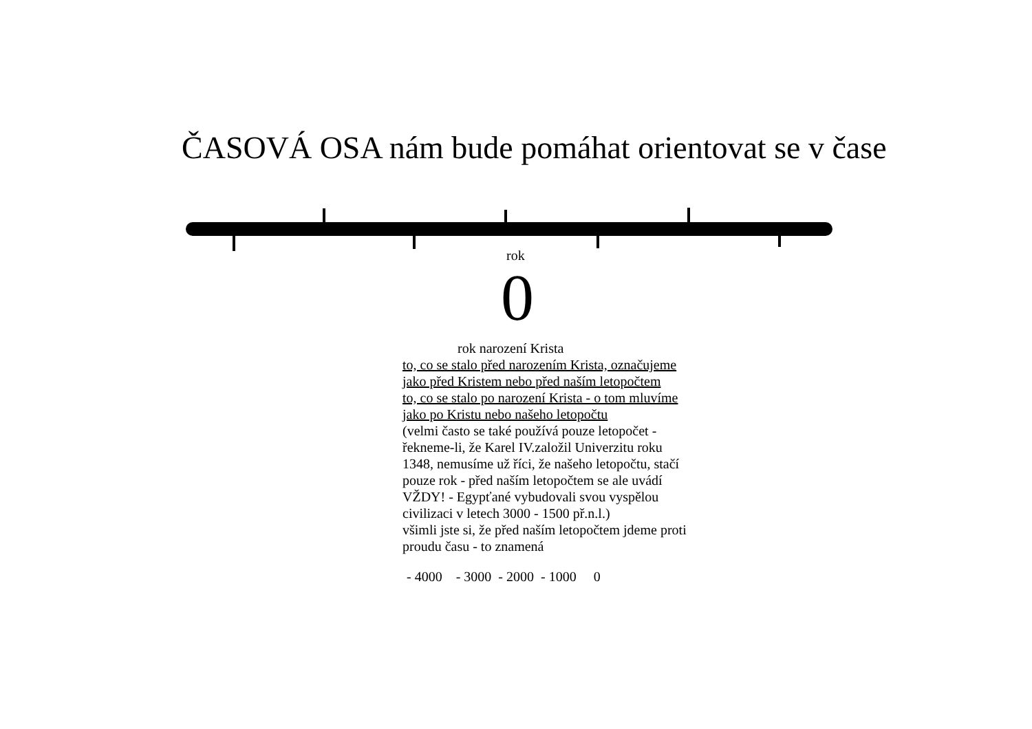ČASOVÁ OSA nám bude pomáhat orientovat se v čase
rok
0
rok narození Krista
to, co se stalo před narozením Krista, označujeme jako před Kristem nebo před naším letopočtem
to, co se stalo po narození Krista - o tom mluvíme jako po Kristu nebo našeho letopočtu
(velmi často se také používá pouze letopočet - řekneme-li, že Karel IV.založil Univerzitu roku 1348, nemusíme už říci, že našeho letopočtu, stačí pouze rok - před naším letopočtem se ale uvádí VŽDY! - Egypťané vybudovali svou vyspělou civilizaci v letech 3000 - 1500 př.n.l.)
všimli jste si, že před naším letopočtem jdeme proti proudu času - to znamená
- 4000 - 3000 - 2000 - 1000 0